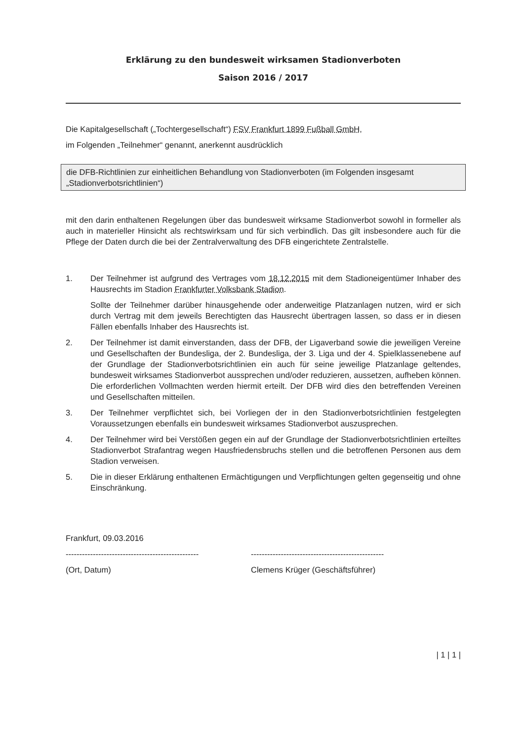Erklärung zu den bundesweit wirksamen Stadionverboten
Saison 2016 / 2017
Die Kapitalgesellschaft („Tochtergesellschaft“) FSV Frankfurt 1899 Fußball GmbH,
im Folgenden „Teilnehmer“ genannt, anerkennt ausdrücklich
die DFB-Richtlinien zur einheitlichen Behandlung von Stadionverboten (im Folgenden insgesamt „Stadionverbotsrichtlinien“)
mit den darin enthaltenen Regelungen über das bundesweit wirksame Stadionverbot sowohl in formeller als auch in materieller Hinsicht als rechtswirksam und für sich verbindlich. Das gilt insbesondere auch für die Pflege der Daten durch die bei der Zentralverwaltung des DFB eingerichtete Zentralstelle.
1. Der Teilnehmer ist aufgrund des Vertrages vom 18.12.2015 mit dem Stadioneigentümer Inhaber des Hausrechts im Stadion Frankfurter Volksbank Stadion.
Sollte der Teilnehmer darüber hinausgehende oder anderweitige Platzanlagen nutzen, wird er sich durch Vertrag mit dem jeweils Berechtigten das Hausrecht übertragen lassen, so dass er in diesen Fällen ebenfalls Inhaber des Hausrechts ist.
2. Der Teilnehmer ist damit einverstanden, dass der DFB, der Ligaverband sowie die jeweiligen Vereine und Gesellschaften der Bundesliga, der 2. Bundesliga, der 3. Liga und der 4. Spielklassenebene auf der Grundlage der Stadionverbotsrichtlinien ein auch für seine jeweilige Platzanlage geltendes, bundesweit wirksames Stadionverbot aussprechen und/oder reduzieren, aussetzen, aufheben können. Die erforderlichen Vollmachten werden hiermit erteilt. Der DFB wird dies den betreffenden Vereinen und Gesellschaften mitteilen.
3. Der Teilnehmer verpflichtet sich, bei Vorliegen der in den Stadionverbotsrichtlinien festgelegten Voraussetzungen ebenfalls ein bundesweit wirksames Stadionverbot auszusprechen.
4. Der Teilnehmer wird bei Verstößen gegen ein auf der Grundlage der Stadionverbotsrichtlinien erteiltes Stadionverbot Strafantrag wegen Hausfriedensbruchs stellen und die betroffenen Personen aus dem Stadion verweisen.
5. Die in dieser Erklärung enthaltenen Ermächtigungen und Verpflichtungen gelten gegenseitig und ohne Einschränkung.
Frankfurt, 09.03.2016
-------------------------------------------------
(Ort, Datum)
-------------------------------------------------
Clemens Krüger (Geschäftsführer)
| 1 | 1 |